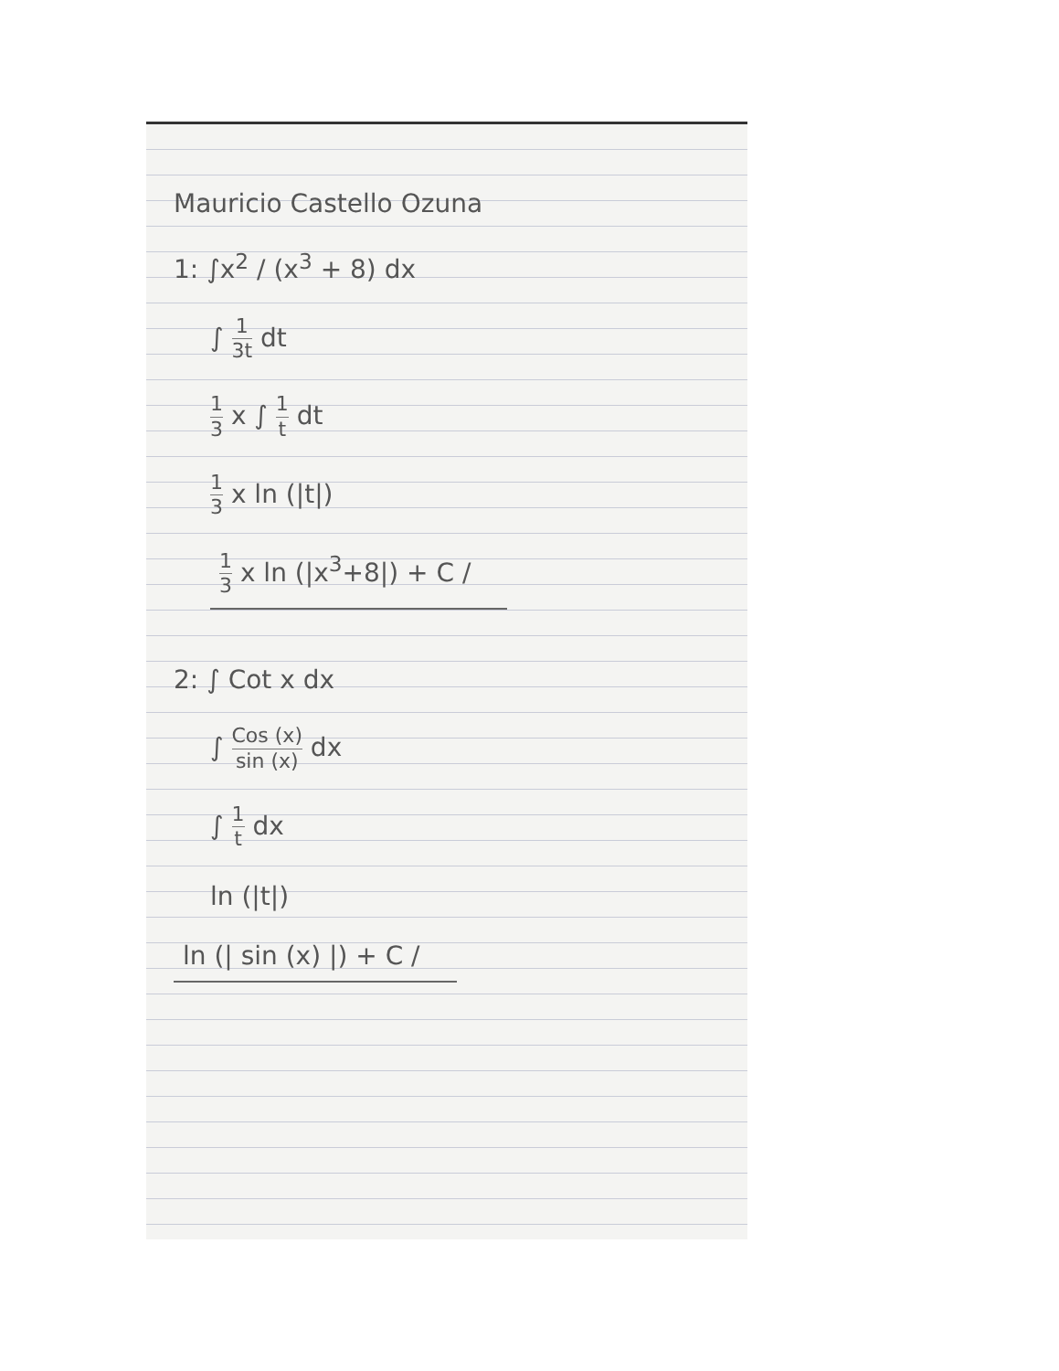Mauricio Castello Ozuna
1: ∫x<sup>2</sup> / (x<sup>3</sup> + 8) dx
∫ 1 3t dt
1 3 x ∫ 1 t dt
1 3 x ln (|t|)
1 3 x ln (|x<sup>3</sup>+8|) + C /
2: ∫ Cot x dx
∫ Cos (x) sin (x) dx
∫ 1 t dx
ln (|t|)
ln (| sin (x) |) + C /